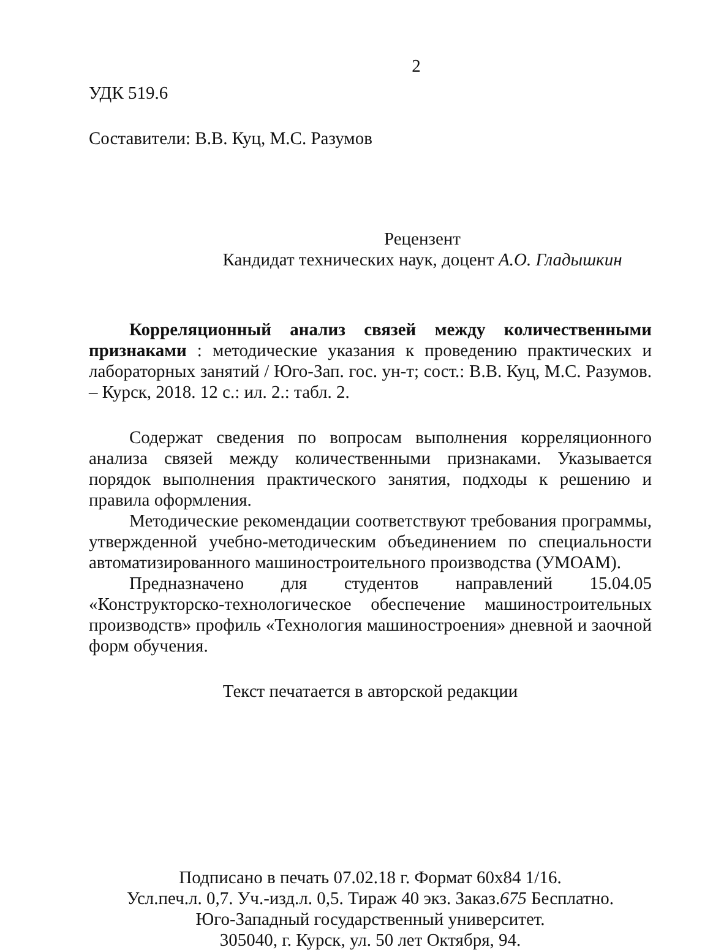2
УДК 519.6
Составители: В.В. Куц, М.С. Разумов
Рецензент
Кандидат технических наук, доцент А.О. Гладышкин
Корреляционный анализ связей между количественными признаками : методические указания к проведению практических и лабораторных занятий / Юго-Зап. гос. ун-т; сост.: В.В. Куц, М.С. Разумов. – Курск, 2018. 12 с.: ил. 2.: табл. 2.
Содержат сведения по вопросам выполнения корреляционного анализа связей между количественными признаками. Указывается порядок выполнения практического занятия, подходы к решению и правила оформления.
Методические рекомендации соответствуют требования программы, утвержденной учебно-методическим объединением по специальности автоматизированного машиностроительного производства (УМОАМ).
Предназначено для студентов направлений 15.04.05 «Конструкторско-технологическое обеспечение машиностроительных производств» профиль «Технология машиностроения» дневной и заочной форм обучения.
Текст печатается в авторской редакции
Подписано в печать 07.02.18 г. Формат 60х84 1/16.
Усл.печ.л. 0,7. Уч.-изд.л. 0,5. Тираж 40 экз. Заказ.675 Бесплатно.
Юго-Западный государственный университет.
305040, г. Курск, ул. 50 лет Октября, 94.